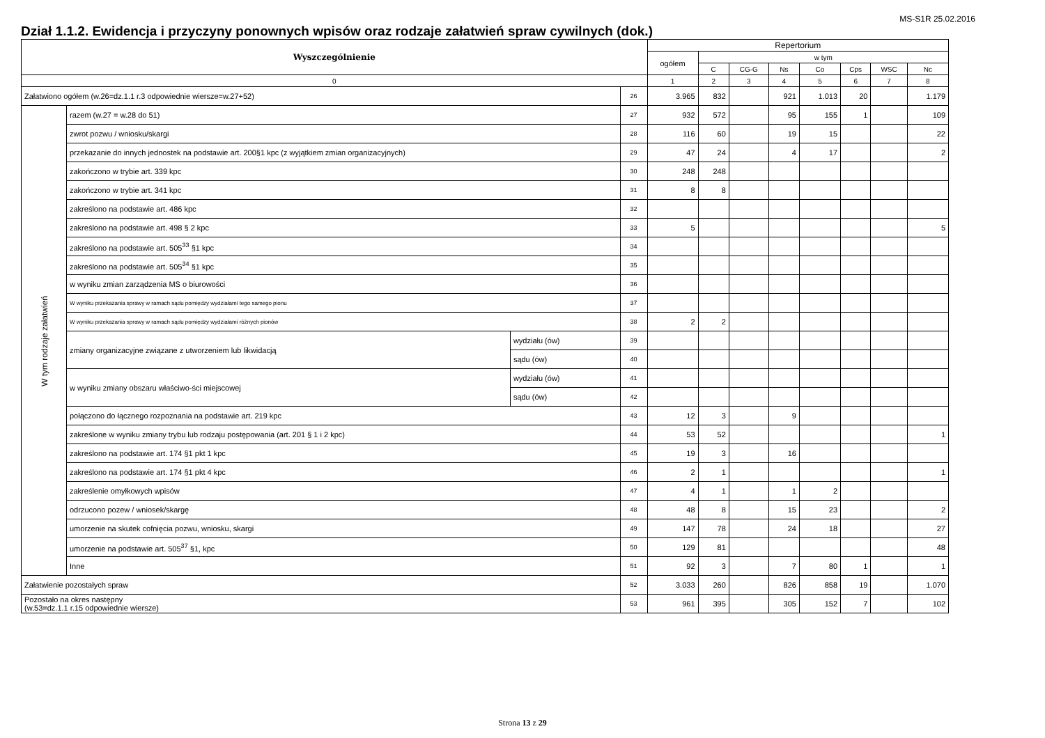MS-S1R 25.02.2016
Dział 1.1.2. Ewidencja i przyczyny ponownych wpisów oraz rodzaje załatwień spraw cywilnych (dok.)
| Wyszczególnienie | | | | Repertorium | | | | | | | |
| --- | --- | --- | --- | --- | --- | --- | --- | --- | --- | --- | --- |
| | | | | ogółem | w tym | | | | | | |
| | | | | | C | CG-G | Ns | Co | Cps | WSC | Nc |
| 0 | | | | 1 | 2 | 3 | 4 | 5 | 6 | 7 | 8 |
| Załatwiono ogółem (w.26=dz.1.1 r.3 odpowiednie wiersze=w.27+52) | | | 26 | 3.965 | 832 | | 921 | 1.013 | 20 | | 1.179 |
| W tym rodzaje załatwień | razem (w.27 = w.28 do 51) | | 27 | 932 | 572 | | 95 | 155 | 1 | | 109 |
| | zwrot pozwu / wniosku/skargi | | 28 | 116 | 60 | | 19 | 15 | | | 22 |
| | przekazanie do innych jednostek na podstawie art. 200§1 kpc (z wyjątkiem zmian organizacyjnych) | | 29 | 47 | 24 | | 4 | 17 | | | 2 |
| | zakończono w trybie art. 339 kpc | | 30 | 248 | 248 | | | | | | |
| | zakończono w trybie art. 341 kpc | | 31 | 8 | 8 | | | | | | |
| | zakreślono na podstawie art. 486 kpc | | 32 | | | | | | | | |
| | zakreślono na podstawie art. 498 § 2 kpc | | 33 | 5 | | | | | | | 5 |
| | zakreślono na podstawie art. 505<sup>33</sup> §1 kpc | | 34 | | | | | | | | |
| | zakreślono na podstawie art. 505<sup>34</sup> §1 kpc | | 35 | | | | | | | | |
| | w wyniku zmian zarządzenia MS o biurowości | | 36 | | | | | | | | |
| | W wyniku przekazania sprawy w ramach sądu pomiędzy wydziałami tego samego pionu | | 37 | | | | | | | | |
| | W wyniku przekazania sprawy w ramach sądu pomiędzy wydziałami różnych pionów | | 38 | 2 | 2 | | | | | | |
| | zmiany organizacyjne związane z utworzeniem lub likwidacją | wydziału (ów) | 39 | | | | | | | | |
| | | sądu (ów) | 40 | | | | | | | | |
| | w wyniku zmiany obszaru właściwo-ści miejscowej | wydziału (ów) | 41 | | | | | | | | |
| | | sądu (ów) | 42 | | | | | | | | |
| | połączono do łącznego rozpoznania na podstawie art. 219 kpc | | 43 | 12 | 3 | | 9 | | | | |
| | zakreślone w wyniku zmiany trybu lub rodzaju postępowania (art. 201 § 1 i 2 kpc) | | 44 | 53 | 52 | | | | | | 1 |
| | zakreślono na podstawie art. 174 §1 pkt 1 kpc | | 45 | 19 | 3 | | 16 | | | | |
| | zakreślono na podstawie art. 174 §1 pkt 4 kpc | | 46 | 2 | 1 | | | | | | 1 |
| | zakreślenie omyłkowych wpisów | | 47 | 4 | 1 | | 1 | 2 | | | |
| | odrzucono pozew / wniosek/skargę | | 48 | 48 | 8 | | 15 | 23 | | | 2 |
| | umorzenie na skutek cofnięcia pozwu, wniosku, skargi | | 49 | 147 | 78 | | 24 | 18 | | | 27 |
| | umorzenie na podstawie art. 505<sup>37</sup> §1, kpc | | 50 | 129 | 81 | | | | | | 48 |
| | Inne | | 51 | 92 | 3 | | 7 | 80 | 1 | | 1 |
| Załatwienie pozostałych spraw | | | 52 | 3.033 | 260 | | 826 | 858 | 19 | | 1.070 |
| Pozostało na okres następny (w.53=dz.1.1 r.15 odpowiednie wiersze) | | | 53 | 961 | 395 | | 305 | 152 | 7 | | 102 |
Strona 13 z 29